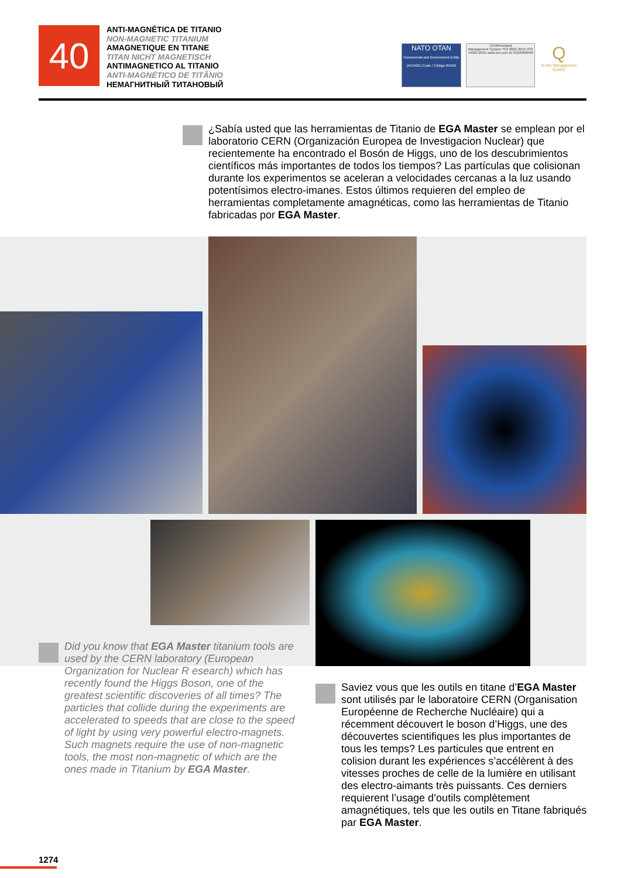40
ANTI-MAGNÉTICA DE TITANIO
NON-MAGNETIC TITANIUM
AMAGNETIQUE EN TITANE
TITAN NICHT MAGNETISCH
ANTIMAGNETICO AL TITANIO
ANTI-MAGNÉTICO DE TITÂNIO
НЕМАГНИТНЫЙ ТИТАНОВЫЙ
NATO OTAN
Commercial and Government Entity (NCAGE) Code / Código 8552B
TÜVRheinland
Management System ISO 9001:2015 ISO 14001:2015 www.tuv.com ID 0910098048
Q
to the Management Quality
¿Sabía usted que las herramientas de Titanio de EGA Master se emplean por el laboratorio CERN (Organización Europea de Investigacion Nuclear) que recientemente ha encontrado el Bosón de Higgs, uno de los descubrimientos científicos más importantes de todos los tiempos? Las partículas que colisionan durante los experimentos se aceleran a velocidades cercanas a la luz usando potentísimos electro-imanes. Estos últimos requieren del empleo de herramientas completamente amagnéticas, como las herramientas de Titanio fabricadas por EGA Master.
Did you know that EGA Master titanium tools are used by the CERN laboratory (European Organization for Nuclear R esearch) which has recently found the Higgs Boson, one of the greatest scientific discoveries of all times? The particles that collide during the experiments are accelerated to speeds that are close to the speed of light by using very powerful electro-magnets. Such magnets require the use of non-magnetic tools, the most non-magnetic of which are the ones made in Titanium by EGA Master.
Saviez vous que les outils en titane d’EGA Master sont utilisés par le laboratoire CERN (Organisation Européenne de Recherche Nucléaire) qui a récemment découvert le boson d’Higgs, une des découvertes scientifiques les plus importantes de tous les temps? Les particules que entrent en colision durant les expériences s’accélèrent à des vitesses proches de celle de la lumière en utilisant des electro-aimants très puissants. Ces derniers requierent l’usage d’outils complètement amagnétiques, tels que les outils en Titane fabriqués par EGA Master.
1274